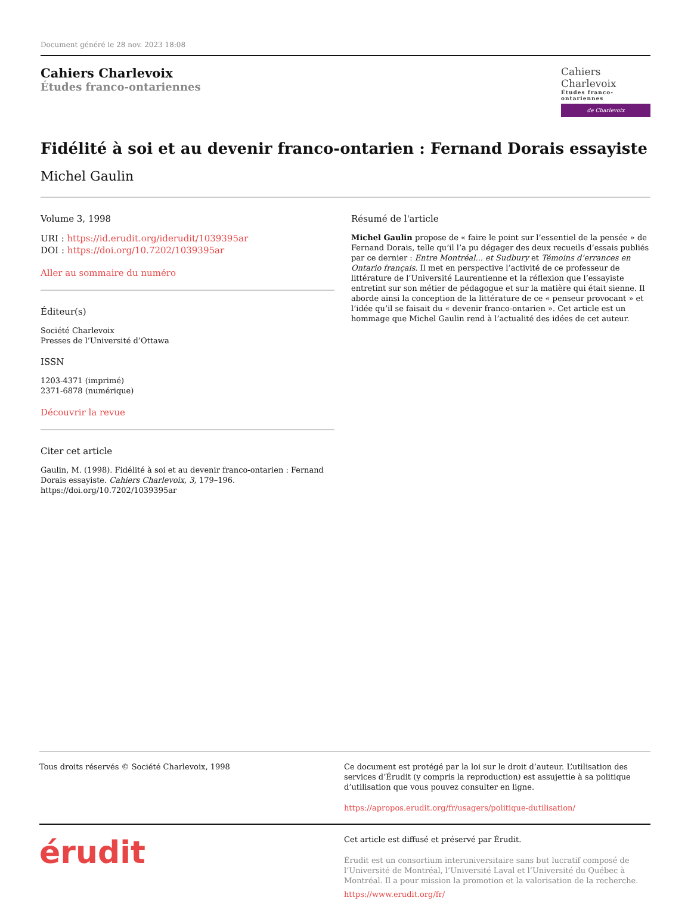Document généré le 28 nov. 2023 18:08
Cahiers Charlevoix
Études franco-ontariennes
Cahiers Charlevoix
Études franco-ontariennes
de Charlevoix
Fidélité à soi et au devenir franco-ontarien : Fernand Dorais essayiste
Michel Gaulin
Volume 3, 1998
URI : https://id.erudit.org/iderudit/1039395ar
DOI : https://doi.org/10.7202/1039395ar
Aller au sommaire du numéro
Éditeur(s)
Société Charlevoix
Presses de l’Université d’Ottawa
ISSN
1203-4371 (imprimé)
2371-6878 (numérique)
Découvrir la revue
Citer cet article
Gaulin, M. (1998). Fidélité à soi et au devenir franco-ontarien : Fernand Dorais essayiste. Cahiers Charlevoix, 3, 179–196. https://doi.org/10.7202/1039395ar
Résumé de l'article
Michel Gaulin propose de « faire le point sur l’essentiel de la pensée » de Fernand Dorais, telle qu’il l’a pu dégager des deux recueils d’essais publiés par ce dernier : Entre Montréal... et Sudbury et Témoins d’errances en Ontario français. Il met en perspective l’activité de ce professeur de littérature de l’Université Laurentienne et la réflexion que l’essayiste entretint sur son métier de pédagogue et sur la matière qui était sienne. Il aborde ainsi la conception de la littérature de ce « penseur provocant » et l’idée qu’il se faisait du « devenir franco-ontarien ». Cet article est un hommage que Michel Gaulin rend à l’actualité des idées de cet auteur.
Tous droits réservés © Société Charlevoix, 1998 Ce document est protégé par la loi sur le droit d’auteur. L’utilisation des services d’Érudit (y compris la reproduction) est assujettie à sa politique d’utilisation que vous pouvez consulter en ligne.
https://apropos.erudit.org/fr/usagers/politique-dutilisation/
érudit
Cet article est diffusé et préservé par Érudit.
Érudit est un consortium interuniversitaire sans but lucratif composé de l’Université de Montréal, l’Université Laval et l’Université du Québec à Montréal. Il a pour mission la promotion et la valorisation de la recherche.
https://www.erudit.org/fr/